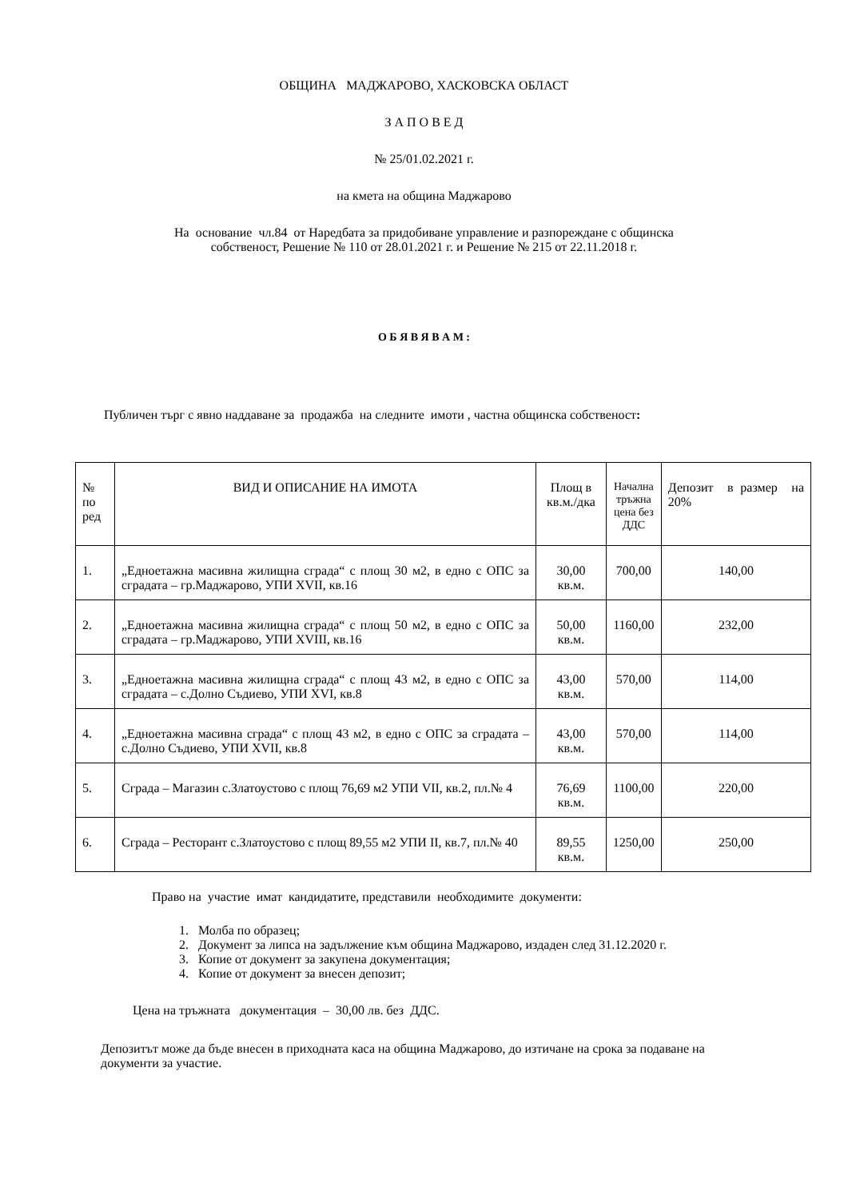ОБЩИНА МАДЖАРОВО, ХАСКОВСКА ОБЛАСТ
З А П О В Е Д
№ 25/01.02.2021 г.
на кмета на община Маджарово
На основание чл.84 от Наредбата за придобиване управление и разпореждане с общинска
собственост, Решение № 110 от 28.01.2021 г. и Решение № 215 от 22.11.2018 г.
О Б Я В Я В А М :
Публичен търг с явно наддаване за продажба на следните имоти , частна общинска собственост:
| № по ред | ВИД И ОПИСАНИЕ НА ИМОТА | Площ в кв.м./дка | Начална тръжна цена без ДДС | Депозит в размер на 20% |
| 1. | „Едноетажна масивна жилищна сграда“ с площ 30 м2, в едно с ОПС за сградата – гр.Маджарово, УПИ XVII, кв.16 | 30,00 кв.м. | 700,00 | 140,00 |
| 2. | „Едноетажна масивна жилищна сграда“ с площ 50 м2, в едно с ОПС за сградата – гр.Маджарово, УПИ XVIII, кв.16 | 50,00 кв.м. | 1160,00 | 232,00 |
| 3. | „Едноетажна масивна жилищна сграда“ с площ 43 м2, в едно с ОПС за сградата – с.Долно Съдиево, УПИ XVI, кв.8 | 43,00 кв.м. | 570,00 | 114,00 |
| 4. | „Едноетажна масивна сграда“ с площ 43 м2, в едно с ОПС за сградата – с.Долно Съдиево, УПИ XVII, кв.8 | 43,00 кв.м. | 570,00 | 114,00 |
| 5. | Сграда – Магазин с.Златоустово с площ 76,69 м2 УПИ VII, кв.2, пл.№ 4 | 76,69 кв.м. | 1100,00 | 220,00 |
| 6. | Сграда – Ресторант с.Златоустово с площ 89,55 м2 УПИ II, кв.7, пл.№ 40 | 89,55 кв.м. | 1250,00 | 250,00 |
Право на участие имат кандидатите, представили необходимите документи:
1. Молба по образец;
2. Документ за липса на задължение към община Маджарово, издаден след 31.12.2020 г.
3. Копие от документ за закупена документация;
4. Копие от документ за внесен депозит;
Цена на тръжната документация – 30,00 лв. без ДДС.
Депозитът може да бъде внесен в приходната каса на община Маджарово, до изтичане на срока за подаване на документи за участие.